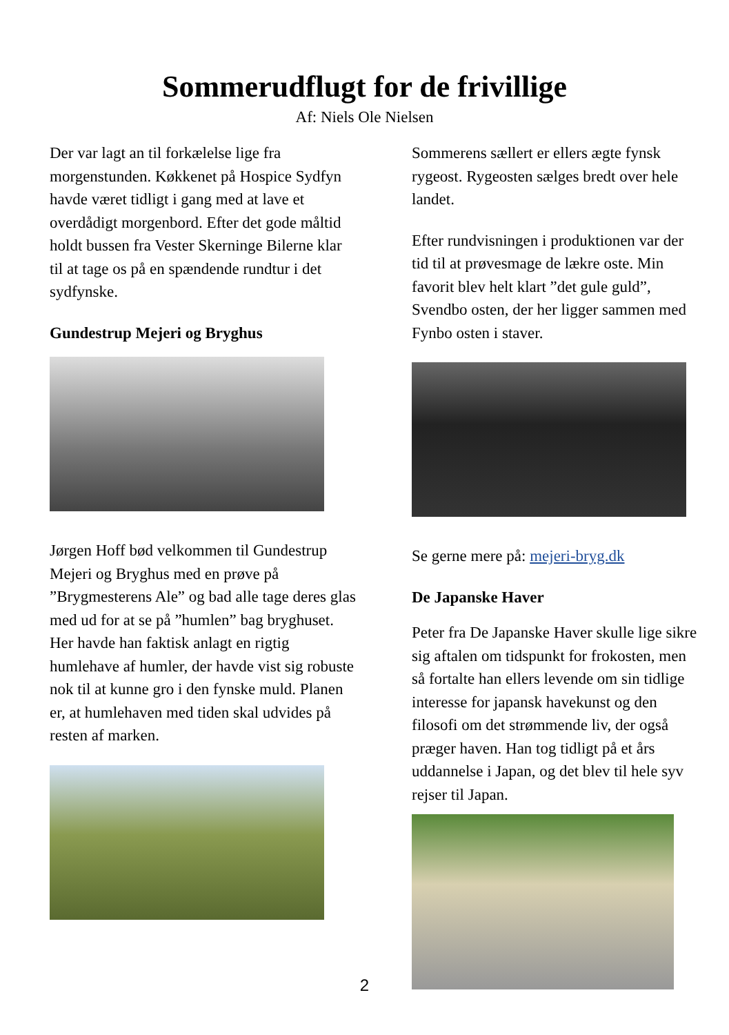Sommerudflugt for de frivillige
Af: Niels Ole Nielsen
Der var lagt an til forkælelse lige fra morgenstunden. Køkkenet på Hospice Sydfyn havde været tidligt i gang med at lave et overdådigt morgenbord. Efter det gode måltid holdt bussen fra Vester Skerninge Bilerne klar til at tage os på en spændende rundtur i det sydfynske.
Gundestrup Mejeri og Bryghus
Jørgen Hoff bød velkommen til Gundestrup Mejeri og Bryghus med en prøve på ”Brygmesterens Ale” og bad alle tage deres glas med ud for at se på ”humlen” bag bryghuset. Her havde han faktisk anlagt en rigtig humlehave af humler, der havde vist sig robuste nok til at kunne gro i den fynske muld. Planen er, at humlehaven med tiden skal udvides på resten af marken.
Sommerens sællert er ellers ægte fynsk rygeost. Rygeosten sælges bredt over hele landet.
Efter rundvisningen i produktionen var der tid til at prøvesmage de lækre oste. Min favorit blev helt klart ”det gule guld”, Svendbo osten, der her ligger sammen med Fynbo osten i staver.
Se gerne mere på: mejeri-bryg.dk
De Japanske Haver
Peter fra De Japanske Haver skulle lige sikre sig aftalen om tidspunkt for frokosten, men så fortalte han ellers levende om sin tidlige interesse for japansk havekunst og den filosofi om det strømmende liv, der også præger haven. Han tog tidligt på et års uddannelse i Japan, og det blev til hele syv rejser til Japan.
2